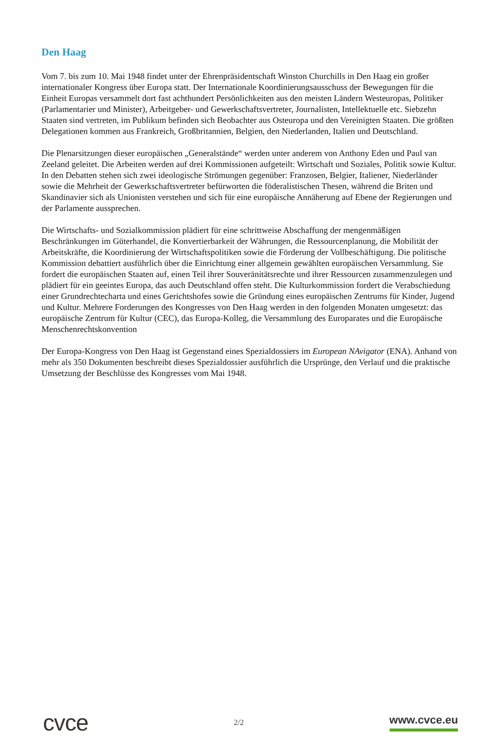Den Haag
Vom 7. bis zum 10. Mai 1948 findet unter der Ehrenpräsidentschaft Winston Churchills in Den Haag ein großer internationaler Kongress über Europa statt. Der Internationale Koordinierungsausschuss der Bewegungen für die Einheit Europas versammelt dort fast achthundert Persönlichkeiten aus den meisten Ländern Westeuropas, Politiker (Parlamentarier und Minister), Arbeitgeber- und Gewerkschaftsvertreter, Journalisten, Intellektuelle etc. Siebzehn Staaten sind vertreten, im Publikum befinden sich Beobachter aus Osteuropa und den Vereinigten Staaten. Die größten Delegationen kommen aus Frankreich, Großbritannien, Belgien, den Niederlanden, Italien und Deutschland.
Die Plenarsitzungen dieser europäischen „Generalstände“ werden unter anderem von Anthony Eden und Paul van Zeeland geleitet. Die Arbeiten werden auf drei Kommissionen aufgeteilt: Wirtschaft und Soziales, Politik sowie Kultur. In den Debatten stehen sich zwei ideologische Strömungen gegenüber: Franzosen, Belgier, Italiener, Niederländer sowie die Mehrheit der Gewerkschaftsvertreter befürworten die föderalistischen Thesen, während die Briten und Skandinavier sich als Unionisten verstehen und sich für eine europäische Annäherung auf Ebene der Regierungen und der Parlamente aussprechen.
Die Wirtschafts- und Sozialkommission plädiert für eine schrittweise Abschaffung der mengenmäßigen Beschränkungen im Güterhandel, die Konvertierbarkeit der Währungen, die Ressourcenplanung, die Mobilität der Arbeitskräfte, die Koordinierung der Wirtschaftspolitiken sowie die Förderung der Vollbeschäftigung. Die politische Kommission debattiert ausführlich über die Einrichtung einer allgemein gewählten europäischen Versammlung. Sie fordert die europäischen Staaten auf, einen Teil ihrer Souveränitätsrechte und ihrer Ressourcen zusammenzulegen und plädiert für ein geeintes Europa, das auch Deutschland offen steht. Die Kulturkommission fordert die Verabschiedung einer Grundrechtecharta und eines Gerichtshofes sowie die Gründung eines europäischen Zentrums für Kinder, Jugend und Kultur. Mehrere Forderungen des Kongresses von Den Haag werden in den folgenden Monaten umgesetzt: das europäische Zentrum für Kultur (CEC), das Europa-Kolleg, die Versammlung des Europarates und die Europäische Menschenrechtskonvention
Der Europa-Kongress von Den Haag ist Gegenstand eines Spezialdossiers im European NAvigator (ENA). Anhand von mehr als 350 Dokumenten beschreibt dieses Spezialdossier ausführlich die Ursprünge, den Verlauf und die praktische Umsetzung der Beschlüsse des Kongresses vom Mai 1948.
cvce
2/2
www.cvce.eu